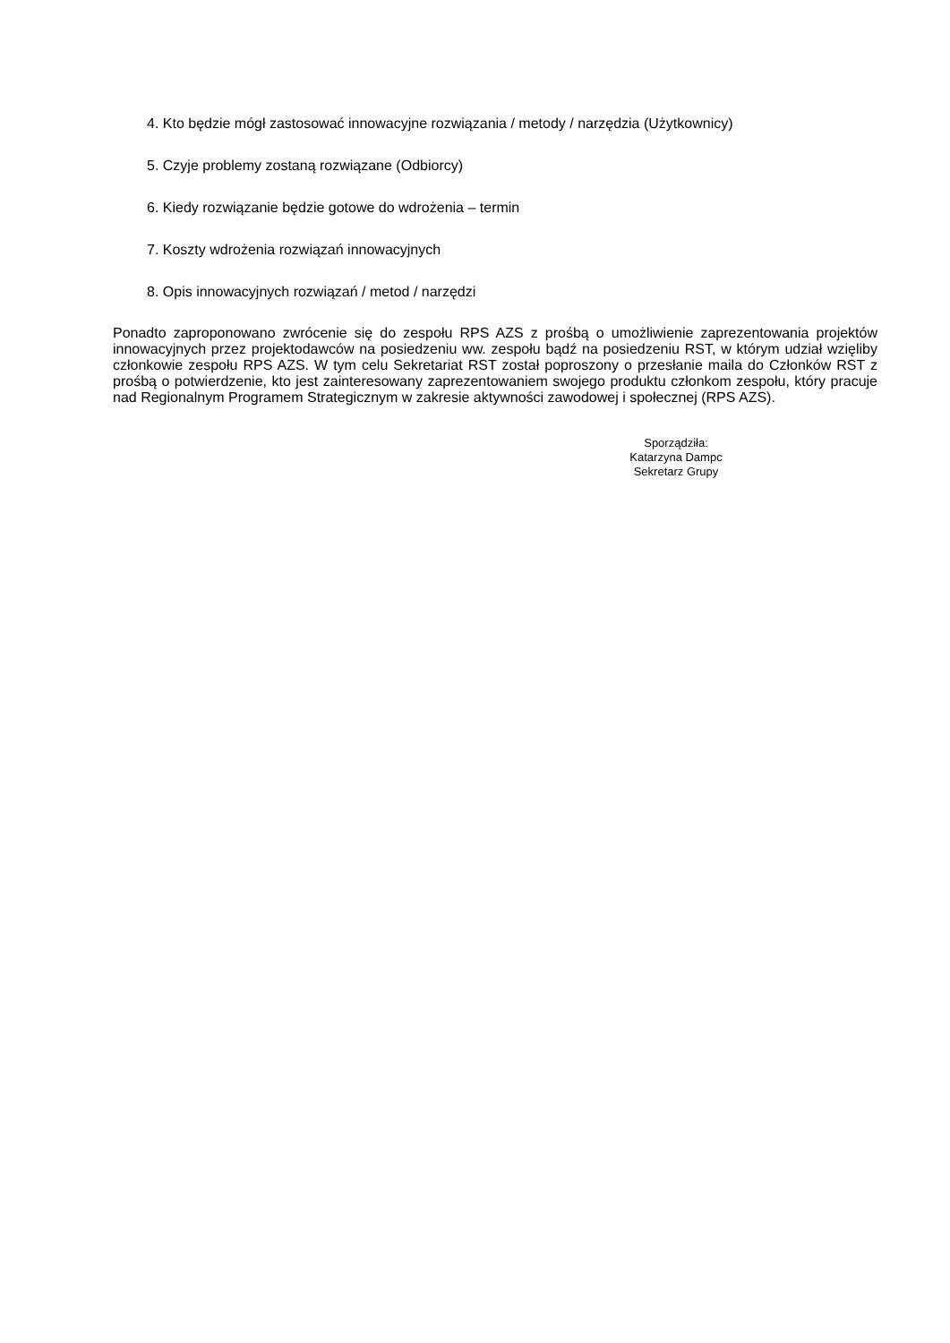4. Kto będzie mógł zastosować innowacyjne rozwiązania / metody / narzędzia (Użytkownicy)
5. Czyje problemy zostaną rozwiązane (Odbiorcy)
6. Kiedy rozwiązanie będzie gotowe do wdrożenia – termin
7. Koszty wdrożenia rozwiązań innowacyjnych
8. Opis innowacyjnych rozwiązań / metod / narzędzi
Ponadto zaproponowano zwrócenie się do zespołu RPS AZS z prośbą o umożliwienie zaprezentowania projektów innowacyjnych przez projektodawców na posiedzeniu ww. zespołu bądź na posiedzeniu RST, w którym udział wzięliby członkowie zespołu RPS AZS. W tym celu Sekretariat RST został poproszony o przesłanie maila do Członków RST z prośbą o potwierdzenie, kto jest zainteresowany zaprezentowaniem swojego produktu członkom zespołu, który pracuje nad Regionalnym Programem Strategicznym w zakresie aktywności zawodowej i społecznej (RPS AZS).
Sporządziła:
Katarzyna Dampc
Sekretarz Grupy